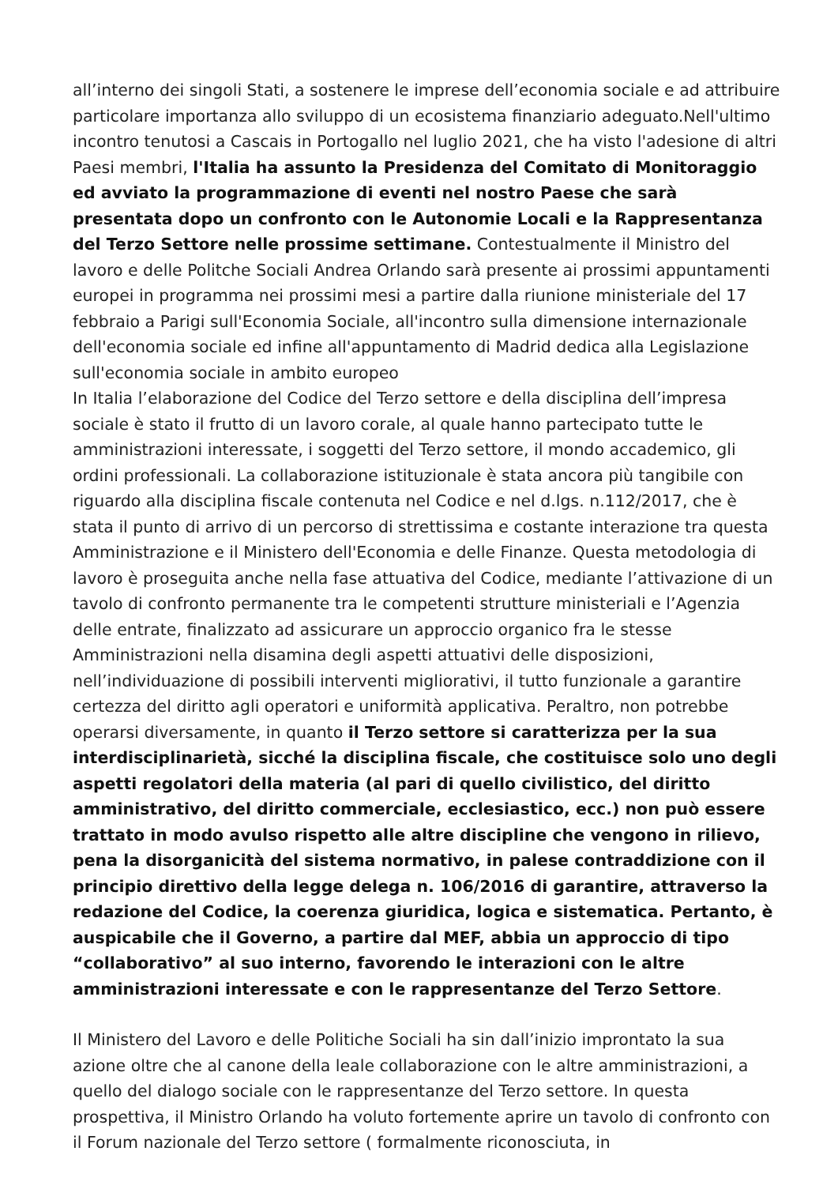all’interno dei singoli Stati, a sostenere le imprese dell’economia sociale e ad attribuire particolare importanza allo sviluppo di un ecosistema finanziario adeguato.Nell'ultimo incontro tenutosi a Cascais in Portogallo nel luglio 2021, che ha visto l'adesione di altri Paesi membri, l'Italia ha assunto la Presidenza del Comitato di Monitoraggio ed avviato la programmazione di eventi nel nostro Paese che sarà presentata dopo un confronto con le Autonomie Locali e la Rappresentanza del Terzo Settore nelle prossime settimane. Contestualmente il Ministro del lavoro e delle Politche Sociali Andrea Orlando sarà presente ai prossimi appuntamenti europei in programma nei prossimi mesi a partire dalla riunione ministeriale del 17 febbraio a Parigi sull'Economia Sociale, all'incontro sulla dimensione internazionale dell'economia sociale ed infine all'appuntamento di Madrid dedica alla Legislazione sull'economia sociale in ambito europeo
In Italia l’elaborazione del Codice del Terzo settore e della disciplina dell’impresa sociale è stato il frutto di un lavoro corale, al quale hanno partecipato tutte le amministrazioni interessate, i soggetti del Terzo settore, il mondo accademico, gli ordini professionali. La collaborazione istituzionale è stata ancora più tangibile con riguardo alla disciplina fiscale contenuta nel Codice e nel d.lgs. n.112/2017, che è stata il punto di arrivo di un percorso di strettissima e costante interazione tra questa Amministrazione e il Ministero dell'Economia e delle Finanze. Questa metodologia di lavoro è proseguita anche nella fase attuativa del Codice, mediante l’attivazione di un tavolo di confronto permanente tra le competenti strutture ministeriali e l’Agenzia delle entrate, finalizzato ad assicurare un approccio organico fra le stesse Amministrazioni nella disamina degli aspetti attuativi delle disposizioni, nell’individuazione di possibili interventi migliorativi, il tutto funzionale a garantire certezza del diritto agli operatori e uniformità applicativa. Peraltro, non potrebbe operarsi diversamente, in quanto il Terzo settore si caratterizza per la sua interdisciplinarietà, sicché la disciplina fiscale, che costituisce solo uno degli aspetti regolatori della materia (al pari di quello civilistico, del diritto amministrativo, del diritto commerciale, ecclesiastico, ecc.) non può essere trattato in modo avulso rispetto alle altre discipline che vengono in rilievo, pena la disorganicità del sistema normativo, in palese contraddizione con il principio direttivo della legge delega n. 106/2016 di garantire, attraverso la redazione del Codice, la coerenza giuridica, logica e sistematica. Pertanto, è auspicabile che il Governo, a partire dal MEF, abbia un approccio di tipo “collaborativo” al suo interno, favorendo le interazioni con le altre amministrazioni interessate e con le rappresentanze del Terzo Settore.
Il Ministero del Lavoro e delle Politiche Sociali ha sin dall’inizio improntato la sua azione oltre che al canone della leale collaborazione con le altre amministrazioni, a quello del dialogo sociale con le rappresentanze del Terzo settore. In questa prospettiva, il Ministro Orlando ha voluto fortemente aprire un tavolo di confronto con il Forum nazionale del Terzo settore ( formalmente riconosciuta, in